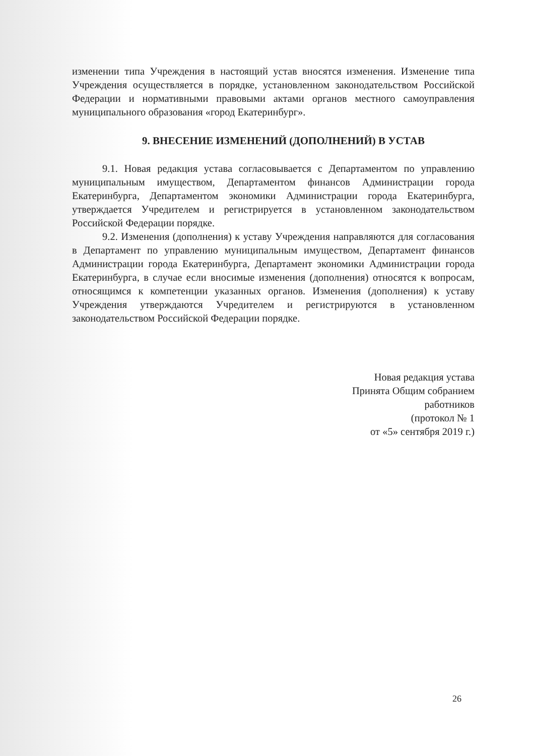изменении типа Учреждения в настоящий устав вносятся изменения. Изменение типа Учреждения осуществляется в порядке, установленном законодательством Российской Федерации и нормативными правовыми актами органов местного самоуправления муниципального образования «город Екатеринбург».
9. ВНЕСЕНИЕ ИЗМЕНЕНИЙ (ДОПОЛНЕНИЙ) В УСТАВ
9.1. Новая редакция устава согласовывается с Департаментом по управлению муниципальным имуществом, Департаментом финансов Администрации города Екатеринбурга, Департаментом экономики Администрации города Екатеринбурга, утверждается Учредителем и регистрируется в установленном законодательством Российской Федерации порядке.
9.2. Изменения (дополнения) к уставу Учреждения направляются для согласования в Департамент по управлению муниципальным имуществом, Департамент финансов Администрации города Екатеринбурга, Департамент экономики Администрации города Екатеринбурга, в случае если вносимые изменения (дополнения) относятся к вопросам, относящимся к компетенции указанных органов. Изменения (дополнения) к уставу Учреждения утверждаются Учредителем и регистрируются в установленном законодательством Российской Федерации порядке.
Новая редакция устава
Принята Общим собранием
работников
(протокол № 1
от «5» сентября 2019 г.)
26